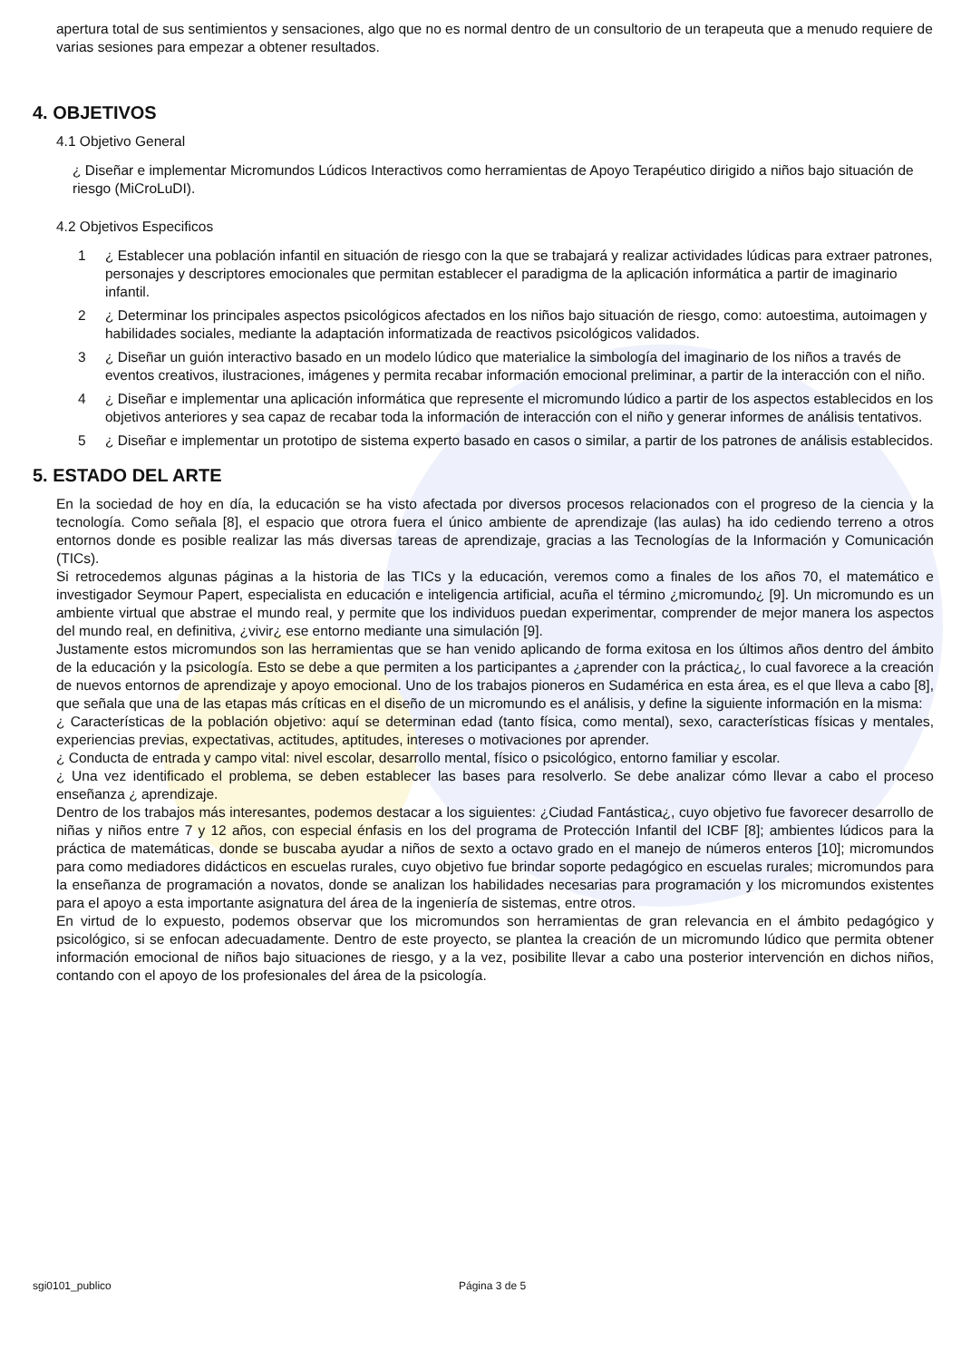apertura total de sus sentimientos y sensaciones, algo que no es normal dentro de un consultorio de un terapeuta que a menudo requiere de varias sesiones para empezar a obtener resultados.
4. OBJETIVOS
4.1 Objetivo General
¿ Diseñar e implementar Micromundos Lúdicos Interactivos como herramientas de Apoyo Terapéutico dirigido a niños bajo situación de riesgo (MiCroLuDI).
4.2 Objetivos Especificos
1 ¿ Establecer una población infantil en situación de riesgo con la que se trabajará y realizar actividades lúdicas para extraer patrones, personajes y descriptores emocionales que permitan establecer el paradigma de la aplicación informática a partir de imaginario infantil.
2 ¿ Determinar los principales aspectos psicológicos afectados en los niños bajo situación de riesgo, como: autoestima, autoimagen y habilidades sociales, mediante la adaptación informatizada de reactivos psicológicos validados.
3 ¿ Diseñar un guión interactivo basado en un modelo lúdico que materialice la simbología del imaginario de los niños a través de eventos creativos, ilustraciones, imágenes y permita recabar información emocional preliminar, a partir de la interacción con el niño.
4 ¿ Diseñar e implementar una aplicación informática que represente el micromundo lúdico a partir de los aspectos establecidos en los objetivos anteriores y sea capaz de recabar toda la información de interacción con el niño y generar informes de análisis tentativos.
5 ¿ Diseñar e implementar un prototipo de sistema experto basado en casos o similar, a partir de los patrones de análisis establecidos.
5. ESTADO DEL ARTE
En la sociedad de hoy en día, la educación se ha visto afectada por diversos procesos relacionados con el progreso de la ciencia y la tecnología. Como señala [8], el espacio que otrora fuera el único ambiente de aprendizaje (las aulas) ha ido cediendo terreno a otros entornos donde es posible realizar las más diversas tareas de aprendizaje, gracias a las Tecnologías de la Información y Comunicación (TICs).
Si retrocedemos algunas páginas a la historia de las TICs y la educación, veremos como a finales de los años 70, el matemático e investigador Seymour Papert, especialista en educación e inteligencia artificial, acuña el término ¿micromundo¿ [9]. Un micromundo es un ambiente virtual que abstrae el mundo real, y permite que los individuos puedan experimentar, comprender de mejor manera los aspectos del mundo real, en definitiva, ¿vivir¿ ese entorno mediante una simulación [9].
Justamente estos micromundos son las herramientas que se han venido aplicando de forma exitosa en los últimos años dentro del ámbito de la educación y la psicología. Esto se debe a que permiten a los participantes a ¿aprender con la práctica¿, lo cual favorece a la creación de nuevos entornos de aprendizaje y apoyo emocional. Uno de los trabajos pioneros en Sudamérica en esta área, es el que lleva a cabo [8], que señala que una de las etapas más críticas en el diseño de un micromundo es el análisis, y define la siguiente información en la misma:
¿ Características de la población objetivo: aquí se determinan edad (tanto física, como mental), sexo, características físicas y mentales, experiencias previas, expectativas, actitudes, aptitudes, intereses o motivaciones por aprender.
¿ Conducta de entrada y campo vital: nivel escolar, desarrollo mental, físico o psicológico, entorno familiar y escolar.
¿ Una vez identificado el problema, se deben establecer las bases para resolverlo. Se debe analizar cómo llevar a cabo el proceso enseñanza ¿ aprendizaje.
Dentro de los trabajos más interesantes, podemos destacar a los siguientes: ¿Ciudad Fantástica¿, cuyo objetivo fue favorecer desarrollo de niñas y niños entre 7 y 12 años, con especial énfasis en los del programa de Protección Infantil del ICBF [8]; ambientes lúdicos para la práctica de matemáticas, donde se buscaba ayudar a niños de sexto a octavo grado en el manejo de números enteros [10]; micromundos para como mediadores didácticos en escuelas rurales, cuyo objetivo fue brindar soporte pedagógico en escuelas rurales; micromundos para la enseñanza de programación a novatos, donde se analizan los habilidades necesarias para programación y los micromundos existentes para el apoyo a esta importante asignatura del área de la ingeniería de sistemas, entre otros.
En virtud de lo expuesto, podemos observar que los micromundos son herramientas de gran relevancia en el ámbito pedagógico y psicológico, si se enfocan adecuadamente. Dentro de este proyecto, se plantea la creación de un micromundo lúdico que permita obtener información emocional de niños bajo situaciones de riesgo, y a la vez, posibilite llevar a cabo una posterior intervención en dichos niños, contando con el apoyo de los profesionales del área de la psicología.
sgi0101_publico Página 3 de 5